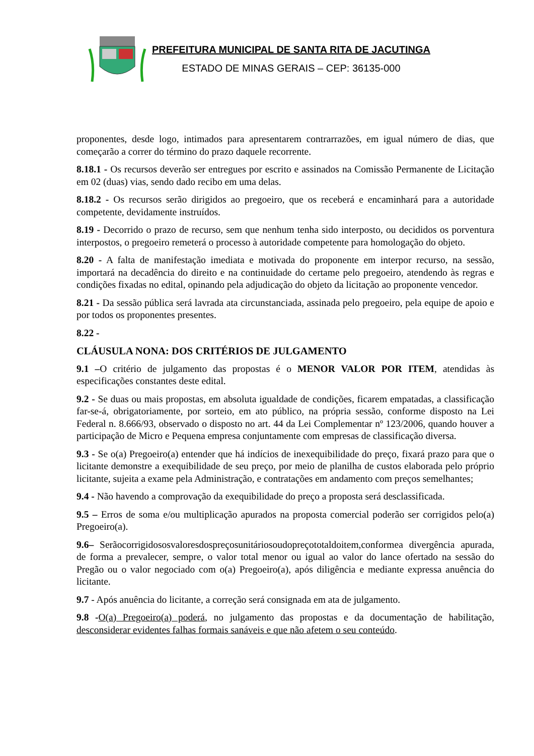PREFEITURA MUNICIPAL DE SANTA RITA DE JACUTINGA
ESTADO DE MINAS GERAIS – CEP: 36135-000
proponentes, desde logo, intimados para apresentarem contrarrazões, em igual número de dias, que começarão a correr do término do prazo daquele recorrente.
8.18.1 - Os recursos deverão ser entregues por escrito e assinados na Comissão Permanente de Licitação em 02 (duas) vias, sendo dado recibo em uma delas.
8.18.2 - Os recursos serão dirigidos ao pregoeiro, que os receberá e encaminhará para a autoridade competente, devidamente instruídos.
8.19 - Decorrido o prazo de recurso, sem que nenhum tenha sido interposto, ou decididos os porventura interpostos, o pregoeiro remeterá o processo à autoridade competente para homologação do objeto.
8.20 - A falta de manifestação imediata e motivada do proponente em interpor recurso, na sessão, importará na decadência do direito e na continuidade do certame pelo pregoeiro, atendendo às regras e condições fixadas no edital, opinando pela adjudicação do objeto da licitação ao proponente vencedor.
8.21 - Da sessão pública será lavrada ata circunstanciada, assinada pelo pregoeiro, pela equipe de apoio e por todos os proponentes presentes.
8.22 -
CLÁUSULA NONA: DOS CRITÉRIOS DE JULGAMENTO
9.1 –O critério de julgamento das propostas é o MENOR VALOR POR ITEM, atendidas às especificações constantes deste edital.
9.2 - Se duas ou mais propostas, em absoluta igualdade de condições, ficarem empatadas, a classificação far-se-á, obrigatoriamente, por sorteio, em ato público, na própria sessão, conforme disposto na Lei Federal n. 8.666/93, observado o disposto no art. 44 da Lei Complementar nº 123/2006, quando houver a participação de Micro e Pequena empresa conjuntamente com empresas de classificação diversa.
9.3 - Se o(a) Pregoeiro(a) entender que há indícios de inexequibilidade do preço, fixará prazo para que o licitante demonstre a exequibilidade de seu preço, por meio de planilha de custos elaborada pelo próprio licitante, sujeita a exame pela Administração, e contratações em andamento com preços semelhantes;
9.4 - Não havendo a comprovação da exequibilidade do preço a proposta será desclassificada.
9.5 – Erros de soma e/ou multiplicação apurados na proposta comercial poderão ser corrigidos pelo(a) Pregoeiro(a).
9.6– Serãocorrigidososvaloresdospreçosunitáriosoudopreçototaldoitem,conformea divergência apurada, de forma a prevalecer, sempre, o valor total menor ou igual ao valor do lance ofertado na sessão do Pregão ou o valor negociado com o(a) Pregoeiro(a), após diligência e mediante expressa anuência do licitante.
9.7 - Após anuência do licitante, a correção será consignada em ata de julgamento.
9.8 -O(a) Pregoeiro(a) poderá, no julgamento das propostas e da documentação de habilitação, desconsiderar evidentes falhas formais sanáveis e que não afetem o seu conteúdo.